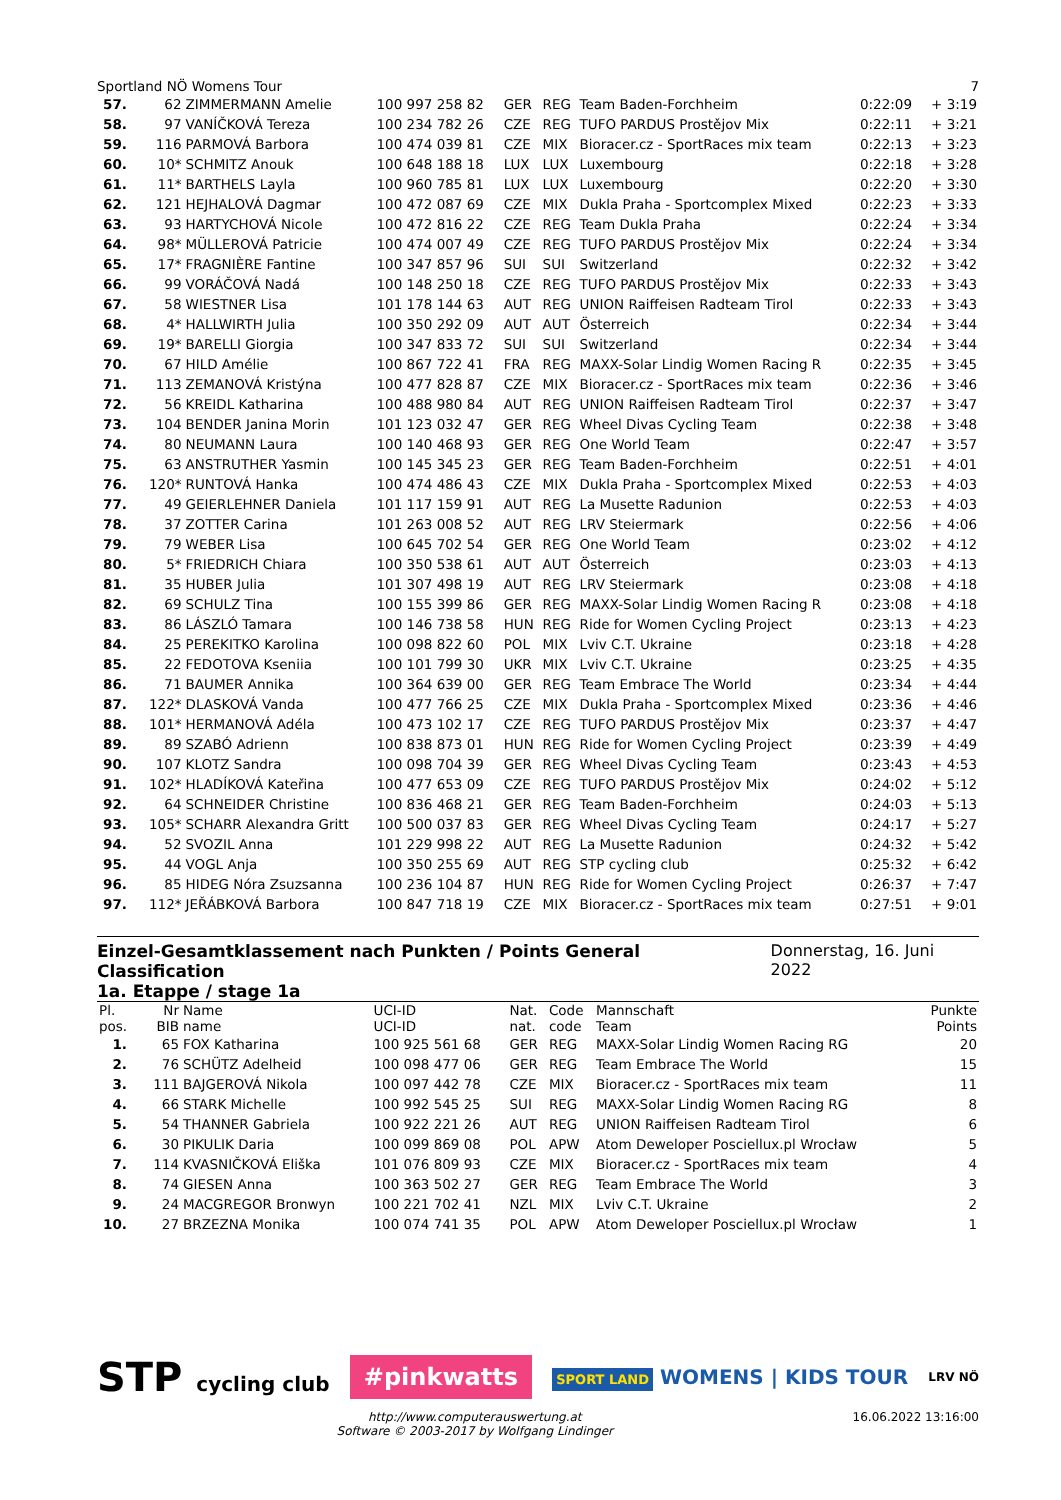Sportland NÖ Womens Tour 7
| 57. | 62 | ZIMMERMANN Amelie | 100 997 258 82 | GER | REG | Team Baden-Forchheim | 0:22:09 | + 3:19 |
| 58. | 97 | VANÍČKOVÁ Tereza | 100 234 782 26 | CZE | REG | TUFO PARDUS Prostějov Mix | 0:22:11 | + 3:21 |
| 59. | 116 | PARMOVÁ Barbora | 100 474 039 81 | CZE | MIX | Bioracer.cz - SportRaces mix team | 0:22:13 | + 3:23 |
| 60. | 10* | SCHMITZ Anouk | 100 648 188 18 | LUX | LUX | Luxembourg | 0:22:18 | + 3:28 |
| 61. | 11* | BARTHELS Layla | 100 960 785 81 | LUX | LUX | Luxembourg | 0:22:20 | + 3:30 |
| 62. | 121 | HEJHALOVÁ Dagmar | 100 472 087 69 | CZE | MIX | Dukla Praha - Sportcomplex Mixed | 0:22:23 | + 3:33 |
| 63. | 93 | HARTYCHOVÁ Nicole | 100 472 816 22 | CZE | REG | Team Dukla Praha | 0:22:24 | + 3:34 |
| 64. | 98* | MÜLLEROVÁ Patricie | 100 474 007 49 | CZE | REG | TUFO PARDUS Prostějov Mix | 0:22:24 | + 3:34 |
| 65. | 17* | FRAGNIÈRE Fantine | 100 347 857 96 | SUI | SUI | Switzerland | 0:22:32 | + 3:42 |
| 66. | 99 | VORÁČOVÁ Nadá | 100 148 250 18 | CZE | REG | TUFO PARDUS Prostějov Mix | 0:22:33 | + 3:43 |
| 67. | 58 | WIESTNER Lisa | 101 178 144 63 | AUT | REG | UNION Raiffeisen Radteam Tirol | 0:22:33 | + 3:43 |
| 68. | 4* | HALLWIRTH Julia | 100 350 292 09 | AUT | AUT | Österreich | 0:22:34 | + 3:44 |
| 69. | 19* | BARELLI Giorgia | 100 347 833 72 | SUI | SUI | Switzerland | 0:22:34 | + 3:44 |
| 70. | 67 | HILD Amélie | 100 867 722 41 | FRA | REG | MAXX-Solar Lindig Women Racing R | 0:22:35 | + 3:45 |
| 71. | 113 | ZEMANOVÁ Kristýna | 100 477 828 87 | CZE | MIX | Bioracer.cz - SportRaces mix team | 0:22:36 | + 3:46 |
| 72. | 56 | KREIDL Katharina | 100 488 980 84 | AUT | REG | UNION Raiffeisen Radteam Tirol | 0:22:37 | + 3:47 |
| 73. | 104 | BENDER Janina Morin | 101 123 032 47 | GER | REG | Wheel Divas Cycling Team | 0:22:38 | + 3:48 |
| 74. | 80 | NEUMANN Laura | 100 140 468 93 | GER | REG | One World Team | 0:22:47 | + 3:57 |
| 75. | 63 | ANSTRUTHER Yasmin | 100 145 345 23 | GER | REG | Team Baden-Forchheim | 0:22:51 | + 4:01 |
| 76. | 120* | RUNTOVÁ Hanka | 100 474 486 43 | CZE | MIX | Dukla Praha - Sportcomplex Mixed | 0:22:53 | + 4:03 |
| 77. | 49 | GEIERLEHNER Daniela | 101 117 159 91 | AUT | REG | La Musette Radunion | 0:22:53 | + 4:03 |
| 78. | 37 | ZOTTER Carina | 101 263 008 52 | AUT | REG | LRV Steiermark | 0:22:56 | + 4:06 |
| 79. | 79 | WEBER Lisa | 100 645 702 54 | GER | REG | One World Team | 0:23:02 | + 4:12 |
| 80. | 5* | FRIEDRICH Chiara | 100 350 538 61 | AUT | AUT | Österreich | 0:23:03 | + 4:13 |
| 81. | 35 | HUBER Julia | 101 307 498 19 | AUT | REG | LRV Steiermark | 0:23:08 | + 4:18 |
| 82. | 69 | SCHULZ Tina | 100 155 399 86 | GER | REG | MAXX-Solar Lindig Women Racing R | 0:23:08 | + 4:18 |
| 83. | 86 | LÁSZLÓ Tamara | 100 146 738 58 | HUN | REG | Ride for Women Cycling Project | 0:23:13 | + 4:23 |
| 84. | 25 | PEREKITKO Karolina | 100 098 822 60 | POL | MIX | Lviv C.T. Ukraine | 0:23:18 | + 4:28 |
| 85. | 22 | FEDOTOVA Kseniia | 100 101 799 30 | UKR | MIX | Lviv C.T. Ukraine | 0:23:25 | + 4:35 |
| 86. | 71 | BAUMER Annika | 100 364 639 00 | GER | REG | Team Embrace The World | 0:23:34 | + 4:44 |
| 87. | 122* | DLASKOVÁ Vanda | 100 477 766 25 | CZE | MIX | Dukla Praha - Sportcomplex Mixed | 0:23:36 | + 4:46 |
| 88. | 101* | HERMANOVÁ Adéla | 100 473 102 17 | CZE | REG | TUFO PARDUS Prostějov Mix | 0:23:37 | + 4:47 |
| 89. | 89 | SZABÓ Adrienn | 100 838 873 01 | HUN | REG | Ride for Women Cycling Project | 0:23:39 | + 4:49 |
| 90. | 107 | KLOTZ Sandra | 100 098 704 39 | GER | REG | Wheel Divas Cycling Team | 0:23:43 | + 4:53 |
| 91. | 102* | HLADÍKOVÁ Kateřina | 100 477 653 09 | CZE | REG | TUFO PARDUS Prostějov Mix | 0:24:02 | + 5:12 |
| 92. | 64 | SCHNEIDER Christine | 100 836 468 21 | GER | REG | Team Baden-Forchheim | 0:24:03 | + 5:13 |
| 93. | 105* | SCHARR Alexandra Gritt | 100 500 037 83 | GER | REG | Wheel Divas Cycling Team | 0:24:17 | + 5:27 |
| 94. | 52 | SVOZIL Anna | 101 229 998 22 | AUT | REG | La Musette Radunion | 0:24:32 | + 5:42 |
| 95. | 44 | VOGL Anja | 100 350 255 69 | AUT | REG | STP cycling club | 0:25:32 | + 6:42 |
| 96. | 85 | HIDEG Nóra Zsuzsanna | 100 236 104 87 | HUN | REG | Ride for Women Cycling Project | 0:26:37 | + 7:47 |
| 97. | 112* | JEŘÁBKOVÁ Barbora | 100 847 718 19 | CZE | MIX | Bioracer.cz - SportRaces mix team | 0:27:51 | + 9:01 |
Einzel-Gesamtklassement nach Punkten / Points General Classification
1a. Etappe / stage 1a
Donnerstag, 16. Juni 2022
| Pl. pos. | Nr BIB | Name name | UCI-ID UCI-ID | Nat. nat. | Code code | Mannschaft Team | Punkte Points |
| --- | --- | --- | --- | --- | --- | --- | --- |
| 1. | 65 | FOX Katharina | 100 925 561 68 | GER | REG | MAXX-Solar Lindig Women Racing RG | 20 |
| 2. | 76 | SCHÜTZ Adelheid | 100 098 477 06 | GER | REG | Team Embrace The World | 15 |
| 3. | 111 | BAJGEROVÁ Nikola | 100 097 442 78 | CZE | MIX | Bioracer.cz - SportRaces mix team | 11 |
| 4. | 66 | STARK Michelle | 100 992 545 25 | SUI | REG | MAXX-Solar Lindig Women Racing RG | 8 |
| 5. | 54 | THANNER Gabriela | 100 922 221 26 | AUT | REG | UNION Raiffeisen Radteam Tirol | 6 |
| 6. | 30 | PIKULIK Daria | 100 099 869 08 | POL | APW | Atom Deweloper Posciellux.pl Wrocław | 5 |
| 7. | 114 | KVASNIČKOVÁ Eliška | 101 076 809 93 | CZE | MIX | Bioracer.cz - SportRaces mix team | 4 |
| 8. | 74 | GIESEN Anna | 100 363 502 27 | GER | REG | Team Embrace The World | 3 |
| 9. | 24 | MACGREGOR Bronwyn | 100 221 702 41 | NZL | MIX | Lviv C.T. Ukraine | 2 |
| 10. | 27 | BRZEZNA Monika | 100 074 741 35 | POL | APW | Atom Deweloper Posciellux.pl Wrocław | 1 |
STP cycling club
#pinkwatts
SPORT LAND WOMENS | KIDS TOUR
LRV NÖ
http://www.computerauswertung.at
Software © 2003-2017 by Wolfgang Lindinger 16.06.2022 13:16:00